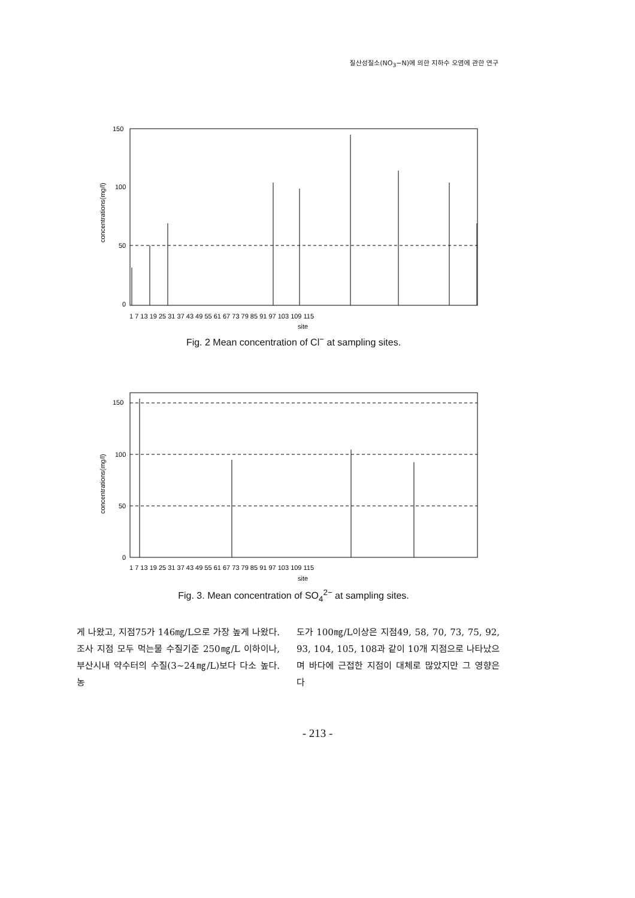질산성질소(NO<sub>3</sub>−N)에 의한 지하수 오염에 관한 연구
concentrations(mg/l)
150
100
50
0
1 7 13 19 25 31 37 43 49 55 61 67 73 79 85 91 97 103 109 115
site
Fig. 2 Mean concentration of Cl<sup>−</sup> at sampling sites.
concentrations(mg/l)
150
100
50
0
1 7 13 19 25 31 37 43 49 55 61 67 73 79 85 91 97 103 109 115
site
Fig. 3. Mean concentration of SO<sub>4</sub><sup>2−</sup> at sampling sites.
게 나왔고, 지점75가 146㎎/L으로 가장 높게 나왔다. 조사 지점 모두 먹는물 수질기준 250㎎/L 이하이나, 부산시내 약수터의 수질(3~24㎎/L)보다 다소 높다. 농
도가 100㎎/L이상은 지점49, 58, 70, 73, 75, 92, 93, 104, 105, 108과 같이 10개 지점으로 나타났으며 바다에 근접한 지점이 대체로 많았지만 그 영향은 다
- 213 -